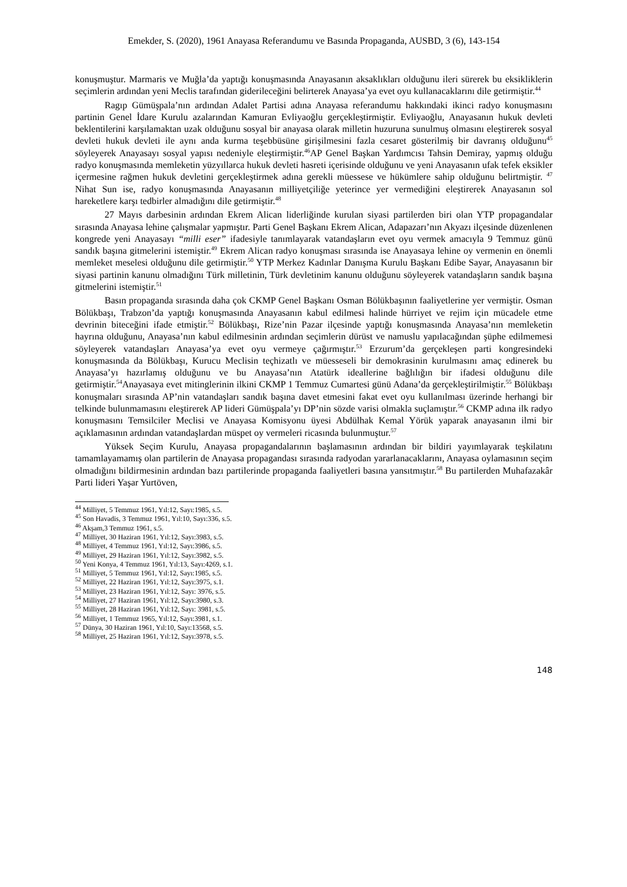Emekder, S. (2020), 1961 Anayasa Referandumu ve Basında Propaganda, AUSBD, 3 (6), 143-154
konuşmuştur. Marmaris ve Muğla’da yaptığı konuşmasında Anayasanın aksaklıkları olduğunu ileri sürerek bu eksikliklerin seçimlerin ardından yeni Meclis tarafından giderileceğini belirterek Anayasa’ya evet oyu kullanacaklarını dile getirmiştir.<sup>44</sup>
Ragıp Gümüşpala’nın ardından Adalet Partisi adına Anayasa referandumu hakkındaki ikinci radyo konuşmasını partinin Genel İdare Kurulu azalarından Kamuran Evliyaoğlu gerçekleştirmiştir. Evliyaoğlu, Anayasanın hukuk devleti beklentilerini karşılamaktan uzak olduğunu sosyal bir anayasa olarak milletin huzuruna sunulmuş olmasını eleştirerek sosyal devleti hukuk devleti ile aynı anda kurma teşebbüsüne girişilmesini fazla cesaret gösterilmiş bir davranış olduğunu<sup>45</sup> söyleyerek Anayasayı sosyal yapısı nedeniyle eleştirmiştir.<sup>46</sup>AP Genel Başkan Yardımcısı Tahsin Demiray, yapmış olduğu radyo konuşmasında memleketin yüzyıllarca hukuk devleti hasreti içerisinde olduğunu ve yeni Anayasanın ufak tefek eksikler içermesine rağmen hukuk devletini gerçekleştirmek adına gerekli müessese ve hükümlere sahip olduğunu belirtmiştir. <sup>47</sup> Nihat Sun ise, radyo konuşmasında Anayasanın milliyetçiliğe yeterince yer vermediğini eleştirerek Anayasanın sol hareketlere karşı tedbirler almadığını dile getirmiştir.<sup>48</sup>
27 Mayıs darbesinin ardından Ekrem Alican liderliğinde kurulan siyasi partilerden biri olan YTP propagandalar sırasında Anayasa lehine çalışmalar yapmıştır. Parti Genel Başkanı Ekrem Alican, Adapazarı’nın Akyazı ilçesinde düzenlenen kongrede yeni Anayasayı “milli eser” ifadesiyle tanımlayarak vatandaşların evet oyu vermek amacıyla 9 Temmuz günü sandık başına gitmelerini istemiştir.<sup>49</sup> Ekrem Alican radyo konuşması sırasında ise Anayasaya lehine oy vermenin en önemli memleket meselesi olduğunu dile getirmiştir.<sup>50</sup> YTP Merkez Kadınlar Danışma Kurulu Başkanı Edibe Sayar, Anayasanın bir siyasi partinin kanunu olmadığını Türk milletinin, Türk devletinim kanunu olduğunu söyleyerek vatandaşların sandık başına gitmelerini istemiştir.<sup>51</sup>
Basın propaganda sırasında daha çok CKMP Genel Başkanı Osman Bölükbaşının faaliyetlerine yer vermiştir. Osman Bölükbaşı, Trabzon’da yaptığı konuşmasında Anayasanın kabul edilmesi halinde hürriyet ve rejim için mücadele etme devrinin biteceğini ifade etmiştir.<sup>52</sup> Bölükbaşı, Rize’nin Pazar ilçesinde yaptığı konuşmasında Anayasa’nın memleketin hayrına olduğunu, Anayasa’nın kabul edilmesinin ardından seçimlerin dürüst ve namuslu yapılacağından şüphe edilmemesi söyleyerek vatandaşları Anayasa’ya evet oyu vermeye çağırmıştır.<sup>53</sup> Erzurum’da gerçekleşen parti kongresindeki konuşmasında da Bölükbaşı, Kurucu Meclisin teçhizatlı ve müesseseli bir demokrasinin kurulmasını amaç edinerek bu Anayasa’yı hazırlamış olduğunu ve bu Anayasa’nın Atatürk ideallerine bağlılığın bir ifadesi olduğunu dile getirmiştir.<sup>54</sup>Anayasaya evet mitinglerinin ilkini CKMP 1 Temmuz Cumartesi günü Adana’da gerçekleştirilmiştir.<sup>55</sup> Bölükbaşı konuşmaları sırasında AP’nin vatandaşları sandık başına davet etmesini fakat evet oyu kullanılması üzerinde herhangi bir telkinde bulunmamasını eleştirerek AP lideri Gümüşpala’yı DP’nin sözde varisi olmakla suçlamıştır.<sup>56</sup> CKMP adına ilk radyo konuşmasını Temsilciler Meclisi ve Anayasa Komisyonu üyesi Abdülhak Kemal Yörük yaparak anayasanın ilmi bir açıklamasının ardından vatandaşlardan müspet oy vermeleri ricasında bulunmuştur.<sup>57</sup>
Yüksek Seçim Kurulu, Anayasa propagandalarının başlamasının ardından bir bildiri yayımlayarak teşkilatını tamamlayamamış olan partilerin de Anayasa propagandası sırasında radyodan yararlanacaklarını, Anayasa oylamasının seçim olmadığını bildirmesinin ardından bazı partilerinde propaganda faaliyetleri basına yansıtmıştır.<sup>58</sup> Bu partilerden Muhafazakâr Parti lideri Yaşar Yurtöven,
<sup>44</sup> Milliyet, 5 Temmuz 1961, Yıl:12, Sayı:1985, s.5.
<sup>45</sup> Son Havadis, 3 Temmuz 1961, Yıl:10, Sayı:336, s.5.
<sup>46</sup> Akşam,3 Temmuz 1961, s.5.
<sup>47</sup> Milliyet, 30 Haziran 1961, Yıl:12, Sayı:3983, s.5.
<sup>48</sup> Milliyet, 4 Temmuz 1961, Yıl:12, Sayı:3986, s.5.
<sup>49</sup> Milliyet, 29 Haziran 1961, Yıl:12, Sayı:3982, s.5.
<sup>50</sup> Yeni Konya, 4 Temmuz 1961, Yıl:13, Sayı:4269, s.1.
<sup>51</sup> Milliyet, 5 Temmuz 1961, Yıl:12, Sayı:1985, s.5.
<sup>52</sup> Milliyet, 22 Haziran 1961, Yıl:12, Sayı:3975, s.1.
<sup>53</sup> Milliyet, 23 Haziran 1961, Yıl:12, Sayı: 3976, s.5.
<sup>54</sup> Milliyet, 27 Haziran 1961, Yıl:12, Sayı:3980, s.3.
<sup>55</sup> Milliyet, 28 Haziran 1961, Yıl:12, Sayı: 3981, s.5.
<sup>56</sup> Milliyet, 1 Temmuz 1965, Yıl:12, Sayı:3981, s.1.
<sup>57</sup> Dünya, 30 Haziran 1961, Yıl:10, Sayı:13568, s.5.
<sup>58</sup> Milliyet, 25 Haziran 1961, Yıl:12, Sayı:3978, s.5.
148